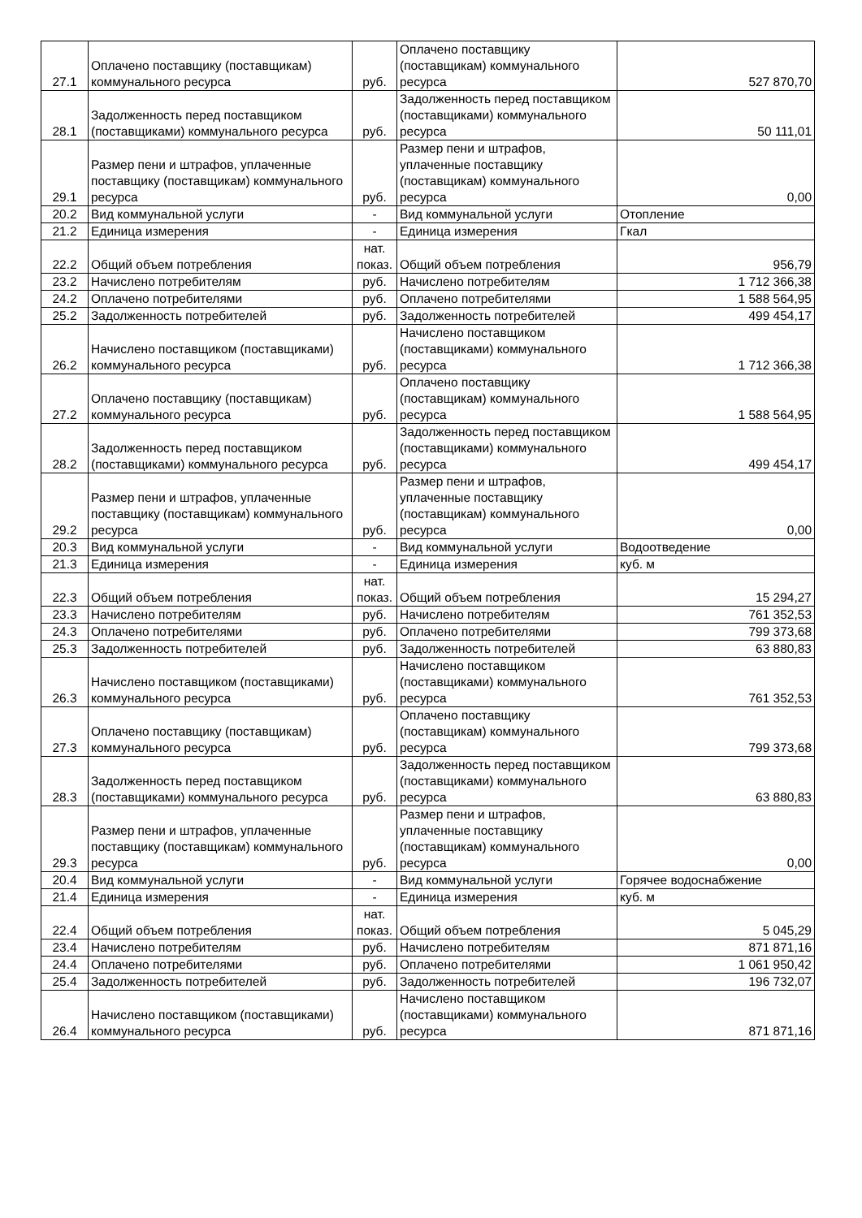| 27.1 | Оплачено поставщику (поставщикам) коммунального ресурса | руб. | Оплачено поставщику (поставщикам) коммунального ресурса | 527 870,70 |
| 28.1 | Задолженность перед поставщиком (поставщиками) коммунального ресурса | руб. | Задолженность перед поставщиком (поставщиками) коммунального ресурса | 50 111,01 |
| 29.1 | Размер пени и штрафов, уплаченные поставщику (поставщикам) коммунального ресурса | руб. | Размер пени и штрафов, уплаченные поставщику (поставщикам) коммунального ресурса | 0,00 |
| 20.2 | Вид коммунальной услуги | - | Вид коммунальной услуги | Отопление |
| 21.2 | Единица измерения | - | Единица измерения | Гкал |
| 22.2 | Общий объем потребления | нат. показ. | Общий объем потребления | 956,79 |
| 23.2 | Начислено потребителям | руб. | Начислено потребителям | 1 712 366,38 |
| 24.2 | Оплачено потребителями | руб. | Оплачено потребителями | 1 588 564,95 |
| 25.2 | Задолженность потребителей | руб. | Задолженность потребителей | 499 454,17 |
| 26.2 | Начислено поставщиком (поставщиками) коммунального ресурса | руб. | Начислено поставщиком (поставщиками) коммунального ресурса | 1 712 366,38 |
| 27.2 | Оплачено поставщику (поставщикам) коммунального ресурса | руб. | Оплачено поставщику (поставщикам) коммунального ресурса | 1 588 564,95 |
| 28.2 | Задолженность перед поставщиком (поставщиками) коммунального ресурса | руб. | Задолженность перед поставщиком (поставщиками) коммунального ресурса | 499 454,17 |
| 29.2 | Размер пени и штрафов, уплаченные поставщику (поставщикам) коммунального ресурса | руб. | Размер пени и штрафов, уплаченные поставщику (поставщикам) коммунального ресурса | 0,00 |
| 20.3 | Вид коммунальной услуги | - | Вид коммунальной услуги | Водоотведение |
| 21.3 | Единица измерения | - | Единица измерения | куб. м |
| 22.3 | Общий объем потребления | нат. показ. | Общий объем потребления | 15 294,27 |
| 23.3 | Начислено потребителям | руб. | Начислено потребителям | 761 352,53 |
| 24.3 | Оплачено потребителями | руб. | Оплачено потребителями | 799 373,68 |
| 25.3 | Задолженность потребителей | руб. | Задолженность потребителей | 63 880,83 |
| 26.3 | Начислено поставщиком (поставщиками) коммунального ресурса | руб. | Начислено поставщиком (поставщиками) коммунального ресурса | 761 352,53 |
| 27.3 | Оплачено поставщику (поставщикам) коммунального ресурса | руб. | Оплачено поставщику (поставщикам) коммунального ресурса | 799 373,68 |
| 28.3 | Задолженность перед поставщиком (поставщиками) коммунального ресурса | руб. | Задолженность перед поставщиком (поставщиками) коммунального ресурса | 63 880,83 |
| 29.3 | Размер пени и штрафов, уплаченные поставщику (поставщикам) коммунального ресурса | руб. | Размер пени и штрафов, уплаченные поставщику (поставщикам) коммунального ресурса | 0,00 |
| 20.4 | Вид коммунальной услуги | - | Вид коммунальной услуги | Горячее водоснабжение |
| 21.4 | Единица измерения | - | Единица измерения | куб. м |
| 22.4 | Общий объем потребления | нат. показ. | Общий объем потребления | 5 045,29 |
| 23.4 | Начислено потребителям | руб. | Начислено потребителям | 871 871,16 |
| 24.4 | Оплачено потребителями | руб. | Оплачено потребителями | 1 061 950,42 |
| 25.4 | Задолженность потребителей | руб. | Задолженность потребителей | 196 732,07 |
| 26.4 | Начислено поставщиком (поставщиками) коммунального ресурса | руб. | Начислено поставщиком (поставщиками) коммунального ресурса | 871 871,16 |